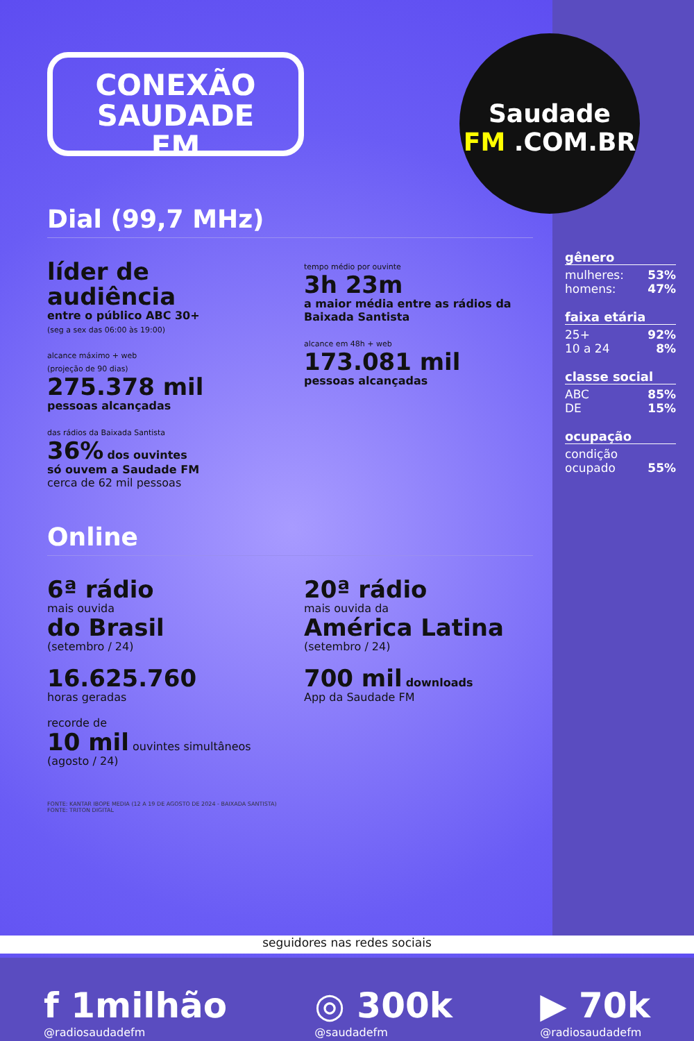Saudade
FM .COM.BR
CONEXÃO
SAUDADE
FM
Dial (99,7 MHz)
líder de audiência
entre o público ABC 30+
(seg a sex das 06:00 às 19:00)
alcance máximo + web
(projeção de 90 dias)
275.378 mil
pessoas alcançadas
das rádios da Baixada Santista
36% dos ouvintes
só ouvem a Saudade FM
cerca de 62 mil pessoas
tempo médio por ouvinte
3h 23m
a maior média entre as rádios da Baixada Santista
alcance em 48h + web
173.081 mil
pessoas alcançadas
Online
6ª rádio
mais ouvida
do Brasil
(setembro / 24)
16.625.760
horas geradas
recorde de
10 mil ouvintes simultâneos
(agosto / 24)
20ª rádio
mais ouvida da
América Latina
(setembro / 24)
700 mil downloads
App da Saudade FM
FONTE: KANTAR IBOPE MEDIA (12 A 19 DE AGOSTO DE 2024 - BAIXADA SANTISTA)
FONTE: TRITON DIGITAL
gênero
mulheres: 53%
homens: 47%
faixa etária
25+ 92%
10 a 24 8%
classe social
ABC 85%
DE 15%
ocupação
condição
ocupado 55%
seguidores nas redes sociais
f 1milhão
@radiosaudadefm
◎ 300k
@saudadefm
▶ 70k
@radiosaudadefm